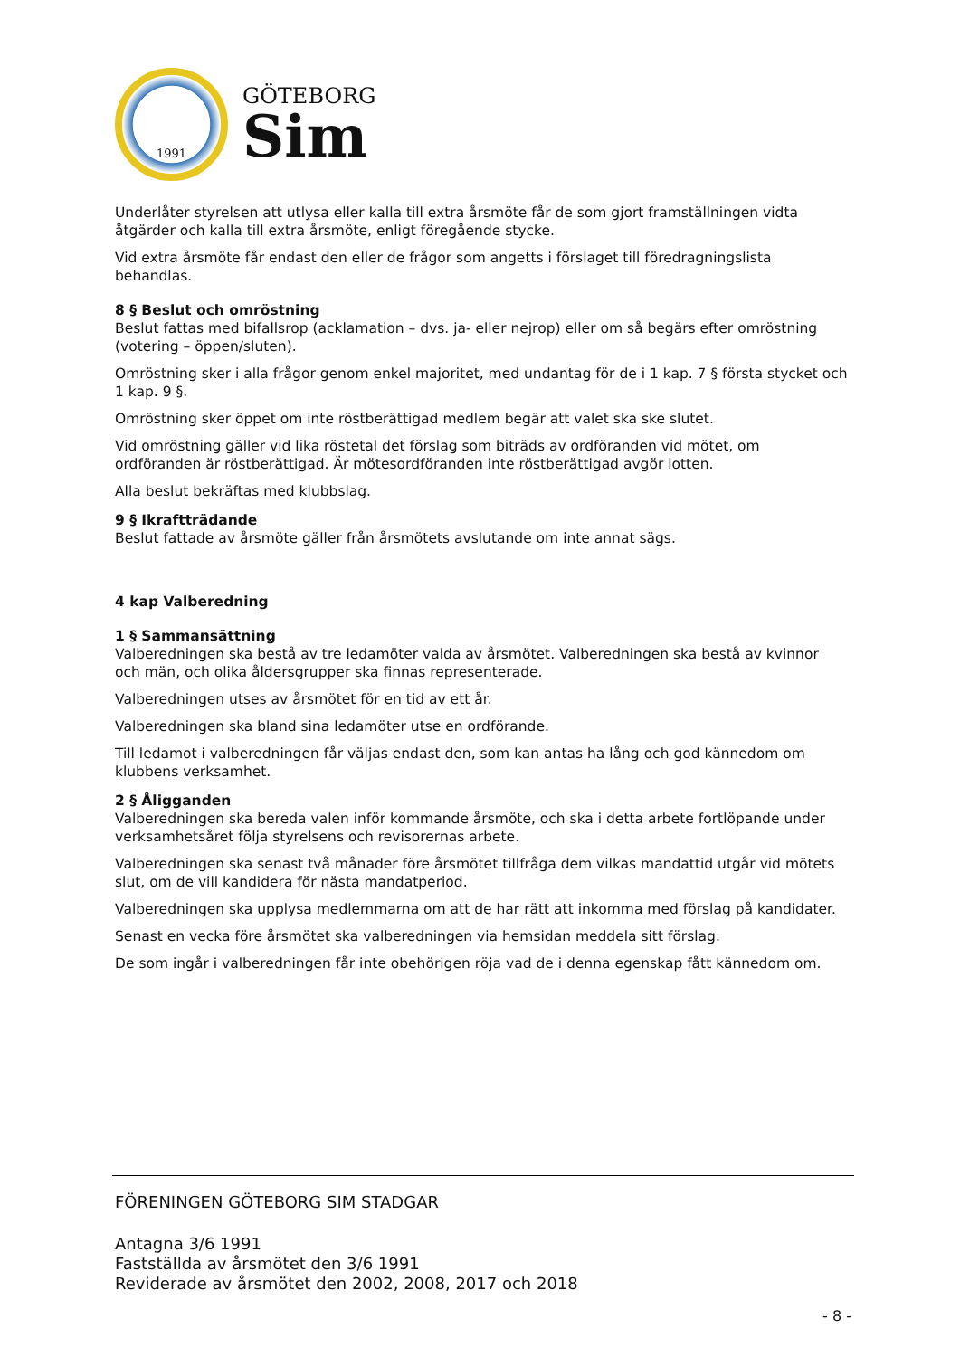1991
GÖTEBORG
Sim
Underlåter styrelsen att utlysa eller kalla till extra årsmöte får de som gjort framställningen vidta åtgärder och kalla till extra årsmöte, enligt föregående stycke.
Vid extra årsmöte får endast den eller de frågor som angetts i förslaget till föredragningslista behandlas.
8 § Beslut och omröstning
Beslut fattas med bifallsrop (acklamation – dvs. ja- eller nejrop) eller om så begärs efter omröstning (votering – öppen/sluten).
Omröstning sker i alla frågor genom enkel majoritet, med undantag för de i 1 kap. 7 § första stycket och 1 kap. 9 §.
Omröstning sker öppet om inte röstberättigad medlem begär att valet ska ske slutet.
Vid omröstning gäller vid lika röstetal det förslag som biträds av ordföranden vid mötet, om ordföranden är röstberättigad. Är mötesordföranden inte röstberättigad avgör lotten.
Alla beslut bekräftas med klubbslag.
9 § Ikraftträdande
Beslut fattade av årsmöte gäller från årsmötets avslutande om inte annat sägs.
4 kap Valberedning
1 § Sammansättning
Valberedningen ska bestå av tre ledamöter valda av årsmötet. Valberedningen ska bestå av kvinnor och män, och olika åldersgrupper ska finnas representerade.
Valberedningen utses av årsmötet för en tid av ett år.
Valberedningen ska bland sina ledamöter utse en ordförande.
Till ledamot i valberedningen får väljas endast den, som kan antas ha lång och god kännedom om klubbens verksamhet.
2 § Åligganden
Valberedningen ska bereda valen inför kommande årsmöte, och ska i detta arbete fortlöpande under verksamhetsåret följa styrelsens och revisorernas arbete.
Valberedningen ska senast två månader före årsmötet tillfråga dem vilkas mandattid utgår vid mötets slut, om de vill kandidera för nästa mandatperiod.
Valberedningen ska upplysa medlemmarna om att de har rätt att inkomma med förslag på kandidater.
Senast en vecka före årsmötet ska valberedningen via hemsidan meddela sitt förslag.
De som ingår i valberedningen får inte obehörigen röja vad de i denna egenskap fått kännedom om.
FÖRENINGEN GÖTEBORG SIM STADGAR
Antagna 3/6 1991
Fastställda av årsmötet den 3/6 1991
Reviderade av årsmötet den 2002, 2008, 2017 och 2018
- 8 -